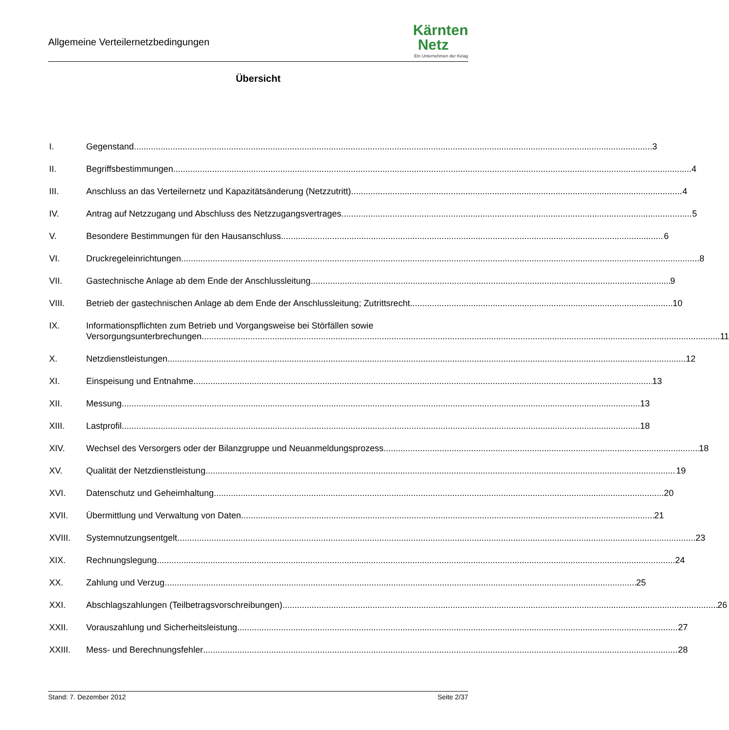Allgemeine Verteilernetzbedingungen
Kärnten
Netz
Ein Unternehmen der Kelag
Übersicht
I. Gegenstand 3
II. Begriffsbestimmungen 4
III. Anschluss an das Verteilernetz und Kapazitätsänderung (Netzzutritt) 4
IV. Antrag auf Netzzugang und Abschluss des Netzzugangsvertrages 5
V. Besondere Bestimmungen für den Hausanschluss 6
VI. Druckregeleinrichtungen 8
VII. Gastechnische Anlage ab dem Ende der Anschlussleitung 9
VIII. Betrieb der gastechnischen Anlage ab dem Ende der Anschlussleitung; Zutrittsrecht 10
IX. Informationspflichten zum Betrieb und Vorgangsweise bei Störfällen sowie
Versorgungsunterbrechungen 11
X. Netzdienstleistungen 12
XI. Einspeisung und Entnahme 13
XII. Messung 13
XIII. Lastprofil 18
XIV. Wechsel des Versorgers oder der Bilanzgruppe und Neuanmeldungsprozess 18
XV. Qualität der Netzdienstleistung 19
XVI. Datenschutz und Geheimhaltung 20
XVII. Übermittlung und Verwaltung von Daten 21
XVIII. Systemnutzungsentgelt 23
XIX. Rechnungslegung 24
XX. Zahlung und Verzug 25
XXI. Abschlagszahlungen (Teilbetragsvorschreibungen) 26
XXII. Vorauszahlung und Sicherheitsleistung 27
XXIII. Mess- und Berechnungsfehler 28
Stand: 7. Dezember 2012 Seite 2/37